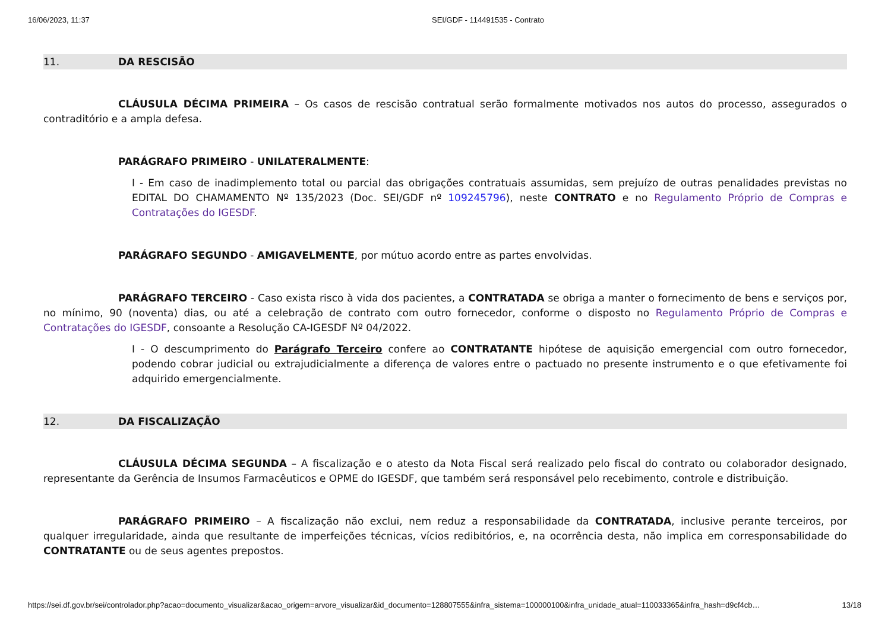16/06/2023, 11:37 SEI/GDF - 114491535 - Contrato
11. DA RESCISÃO
CLÁUSULA DÉCIMA PRIMEIRA – Os casos de rescisão contratual serão formalmente motivados nos autos do processo, assegurados o contraditório e a ampla defesa.
PARÁGRAFO PRIMEIRO - UNILATERALMENTE:
I - Em caso de inadimplemento total ou parcial das obrigações contratuais assumidas, sem prejuízo de outras penalidades previstas no EDITAL DO CHAMAMENTO Nº 135/2023 (Doc. SEI/GDF nº 109245796), neste CONTRATO e no Regulamento Próprio de Compras e Contratações do IGESDF.
PARÁGRAFO SEGUNDO - AMIGAVELMENTE, por mútuo acordo entre as partes envolvidas.
PARÁGRAFO TERCEIRO - Caso exista risco à vida dos pacientes, a CONTRATADA se obriga a manter o fornecimento de bens e serviços por, no mínimo, 90 (noventa) dias, ou até a celebração de contrato com outro fornecedor, conforme o disposto no Regulamento Próprio de Compras e Contratações do IGESDF, consoante a Resolução CA-IGESDF Nº 04/2022.
I - O descumprimento do Parágrafo Terceiro confere ao CONTRATANTE hipótese de aquisição emergencial com outro fornecedor, podendo cobrar judicial ou extrajudicialmente a diferença de valores entre o pactuado no presente instrumento e o que efetivamente foi adquirido emergencialmente.
12. DA FISCALIZAÇÃO
CLÁUSULA DÉCIMA SEGUNDA – A fiscalização e o atesto da Nota Fiscal será realizado pelo fiscal do contrato ou colaborador designado, representante da Gerência de Insumos Farmacêuticos e OPME do IGESDF, que também será responsável pelo recebimento, controle e distribuição.
PARÁGRAFO PRIMEIRO – A fiscalização não exclui, nem reduz a responsabilidade da CONTRATADA, inclusive perante terceiros, por qualquer irregularidade, ainda que resultante de imperfeições técnicas, vícios redibitórios, e, na ocorrência desta, não implica em corresponsabilidade do CONTRATANTE ou de seus agentes prepostos.
https://sei.df.gov.br/sei/controlador.php?acao=documento_visualizar&acao_origem=arvore_visualizar&id_documento=128807555&infra_sistema=100000100&infra_unidade_atual=110033365&infra_hash=d9cf4cb… 13/18